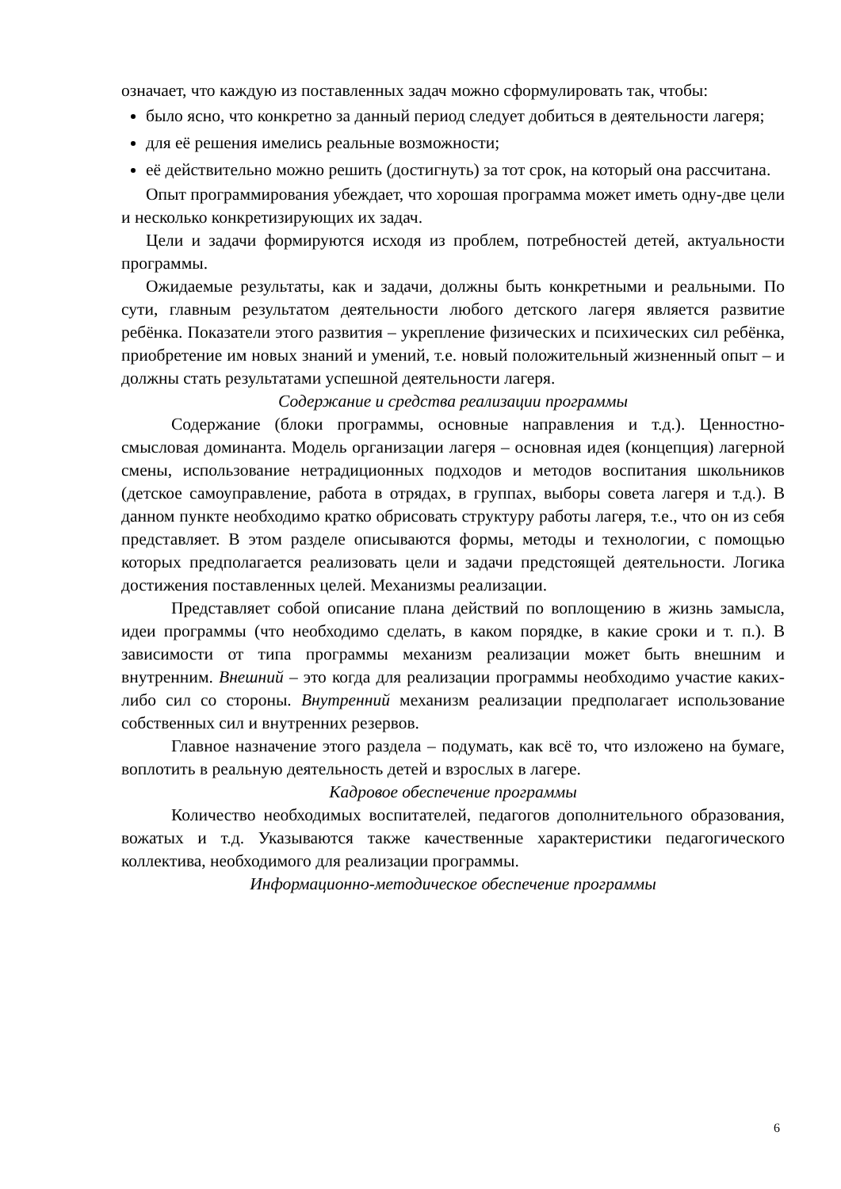означает, что каждую из поставленных задач можно сформулировать так, чтобы:
было ясно, что конкретно за данный период следует добиться в деятельности лагеря;
для её решения имелись реальные возможности;
её действительно можно решить (достигнуть) за тот срок, на который она рассчитана.
Опыт программирования убеждает, что хорошая программа может иметь одну-две цели и несколько конкретизирующих их задач.
Цели и задачи формируются исходя из проблем, потребностей детей, актуальности программы.
Ожидаемые результаты, как и задачи, должны быть конкретными и реальными. По сути, главным результатом деятельности любого детского лагеря является развитие ребёнка. Показатели этого развития – укрепление физических и психических сил ребёнка, приобретение им новых знаний и умений, т.е. новый положительный жизненный опыт – и должны стать результатами успешной деятельности лагеря.
Содержание и средства реализации программы
Содержание (блоки программы, основные направления и т.д.). Ценностно-смысловая доминанта. Модель организации лагеря – основная идея (концепция) лагерной смены, использование нетрадиционных подходов и методов воспитания школьников (детское самоуправление, работа в отрядах, в группах, выборы совета лагеря и т.д.). В данном пункте необходимо кратко обрисовать структуру работы лагеря, т.е., что он из себя представляет. В этом разделе описываются формы, методы и технологии, с помощью которых предполагается реализовать цели и задачи предстоящей деятельности. Логика достижения поставленных целей. Механизмы реализации.
Представляет собой описание плана действий по воплощению в жизнь замысла, идеи программы (что необходимо сделать, в каком порядке, в какие сроки и т. п.). В зависимости от типа программы механизм реализации может быть внешним и внутренним. Внешний – это когда для реализации программы необходимо участие каких-либо сил со стороны. Внутренний механизм реализации предполагает использование собственных сил и внутренних резервов.
Главное назначение этого раздела – подумать, как всё то, что изложено на бумаге, воплотить в реальную деятельность детей и взрослых в лагере.
Кадровое обеспечение программы
Количество необходимых воспитателей, педагогов дополнительного образования, вожатых и т.д. Указываются также качественные характеристики педагогического коллектива, необходимого для реализации программы.
Информационно-методическое обеспечение программы
6